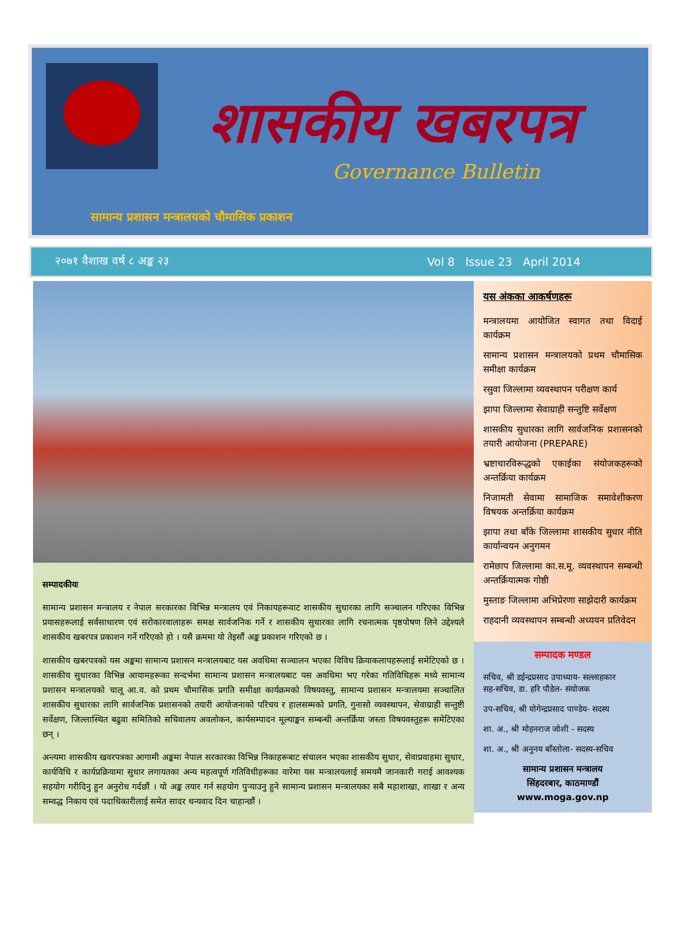शासकीय खबरपत्र
Governance Bulletin
सामान्य प्रशासन मन्त्रालयको चौमासिक प्रकाशन
२०७१ वैशाख वर्ष ८ अङ्क २३ Vol 8 Issue 23 April 2014
सम्पादकीयः
सामान्य प्रशासन मन्त्रालय र नेपाल सरकारका विभिन्न मन्त्रालय एवं निकायहरूवाट शासकीय सुधारका लागि सञ्चालन गरिएका विभिन्न प्रयासहरूलाई सर्वसाधारण एवं सरोकारवालाहरू समक्ष सार्वजनिक गर्ने र शासकीय सुधारका लागि रचनात्मक पृष्ठपोषण लिने उद्देश्यले शासकीय खबरपत्र प्रकाशन गर्ने गरिएको हो । यसै क्रममा यो तेइसौं अङ्क प्रकाशन गरिएको छ ।
शासकीय खबरपत्रको यस अङ्कमा सामान्य प्रशासन मन्त्रालयबाट यस अवधिमा सञ्चालन भएका विविध क्रियाकलापहरूलाई समेटिएको छ । शासकीय सुधारका विभिन्न आयामहरूका सन्दर्भमा सामान्य प्रशासन मन्त्रालयबाट यस अवधिमा भए गरेका गतिविधिहरू मध्ये सामान्य प्रशासन मन्त्रालयको चालू आ.व. को प्रथम चौमासिक प्रगति समीक्षा कार्यक्रमको विषयवस्तु, सामान्य प्रशासन मन्त्रालयमा सञ्चालित शासकीय सुधारका लागि सार्वजनिक प्रशासनको तयारी आयोजनाको परिचय र हालसम्मको प्रगति, गुनासो व्यवस्थापन, सेवाग्राही सन्तुष्टी सर्वेक्षण, जिल्लास्थित बढुवा समितिको सचिवालय अवलोकन, कार्यसम्पादन मूल्याङ्कन सम्बन्धी अन्तर्क्रिया जस्ता विषयवस्तुहरू समेटिएका छन् ।
अन्त्यमा शासकीय खवरपत्रका आगामी अङ्कमा नेपाल सरकारका विभिन्न निकाहरूबाट संचालन भएका शासकीय सुधार, सेवाप्रवाहमा सुधार, कार्यविधि र कार्यप्रक्रियामा सुधार लगायतका अन्य महत्वपूर्ण गतिविधीहरूका वारेमा यस मन्त्रालयलाई समयमै जानकारी गराई आवश्यक सहयोग गरीदिनु हुन अनुरोध गर्दछौं । यो अङ्क तयार गर्न सहयोग पुऱ्याउनु हुने सामान्य प्रशासन मन्त्रालयका सबै महाशाखा, शाखा र अन्य सम्वद्ध निकाय एवं पदाधिकारीलाई समेत सादर धन्यवाद दिन चाहान्छौं ।
यस अंकका आकर्षणहरू
मन्त्रालयमा आयोजित स्वागत तथा विदाई कार्यक्रम
सामान्य प्रशासन मन्त्रालयको प्रथम चौमासिक समीक्षा कार्यक्रम
रसुवा जिल्लामा व्यवस्थापन परीक्षण कार्य
झापा जिल्लामा सेवाग्राही सन्तुष्टि सर्वेक्षण
शासकीय सुधारका लागि सार्वजनिक प्रशासनको तयारी आयोजना (PREPARE)
भ्रष्टाचारविरूद्धको एकाईका संयोजकहरूको अन्तर्क्रिया कार्यक्रम
निजामती सेवामा सामाजिक समावेशीकरण विषयक अन्तर्क्रिया कार्यक्रम
झापा तथा बाँके जिल्लामा शासकीय सुधार नीति कार्यान्वयन अनुगमन
रामेछाप जिल्लामा का.स.मू. व्यवस्थापन सम्बन्धी अन्तर्क्रियात्मक गोष्ठी
मुस्ताङ जिल्लामा अभिप्रेरणा साझेदारी कार्यक्रम
राहदानी व्यवस्थापन सम्बन्धी अध्ययन प्रतिवेदन
सम्पादक मण्डल
सचिव, श्री डईन्द्रप्रसाद उपाध्याय- सल्लाहकार
सह-सचिव, डा. हरि पौडेल- संयोजक
उप-सचिव, श्री योगेन्द्रप्रसाद पाण्डेय- सदस्य
शा. अ., श्री मोहनराज जोशी - सदस्य
शा. अ., श्री अनुनय बाँस्तोला- सदस्य-सचिव
सामान्य प्रशासन मन्त्रालय
सिंहदरबार, काठमाण्डौं
www.moga.gov.np